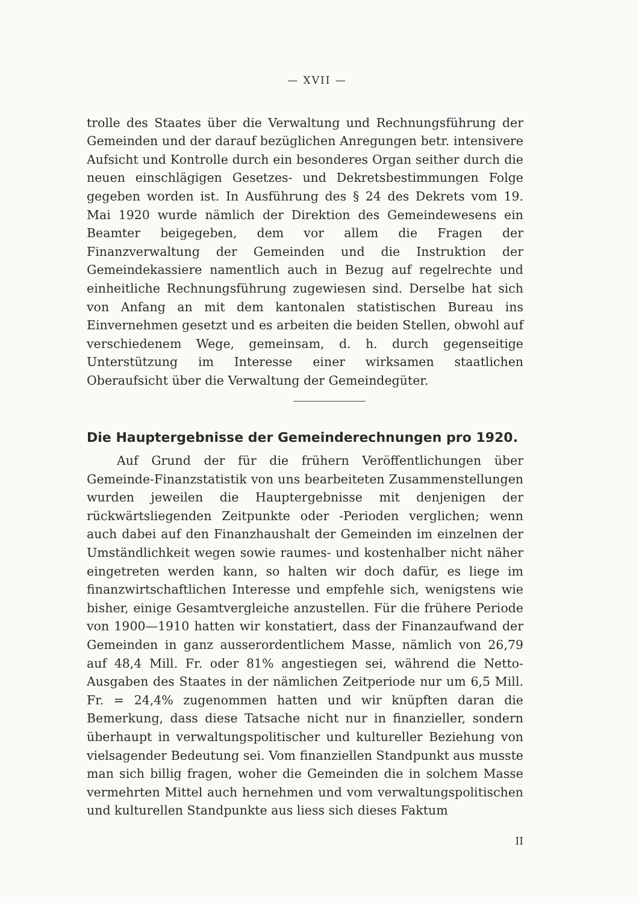— XVII —
trolle des Staates über die Verwaltung und Rechnungsführung der Gemeinden und der darauf bezüglichen Anregungen betr. intensivere Aufsicht und Kontrolle durch ein besonderes Organ seither durch die neuen einschlägigen Gesetzes- und Dekretsbestimmungen Folge gegeben worden ist. In Ausführung des § 24 des Dekrets vom 19. Mai 1920 wurde nämlich der Direktion des Gemeindewesens ein Beamter beigegeben, dem vor allem die Fragen der Finanzverwaltung der Gemeinden und die Instruktion der Gemeindekassiere namentlich auch in Bezug auf regelrechte und einheitliche Rechnungsführung zugewiesen sind. Derselbe hat sich von Anfang an mit dem kantonalen statistischen Bureau ins Einvernehmen gesetzt und es arbeiten die beiden Stellen, obwohl auf verschiedenem Wege, gemeinsam, d. h. durch gegenseitige Unterstützung im Interesse einer wirksamen staatlichen Oberaufsicht über die Verwaltung der Gemeindegüter.
Die Hauptergebnisse der Gemeinderechnungen pro 1920.
Auf Grund der für die frühern Veröffentlichungen über Gemeinde-Finanzstatistik von uns bearbeiteten Zusammenstellungen wurden jeweilen die Hauptergebnisse mit denjenigen der rückwärtsliegenden Zeitpunkte oder -Perioden verglichen; wenn auch dabei auf den Finanzhaushalt der Gemeinden im einzelnen der Umständlichkeit wegen sowie raumes- und kostenhalber nicht näher eingetreten werden kann, so halten wir doch dafür, es liege im finanzwirtschaftlichen Interesse und empfehle sich, wenigstens wie bisher, einige Gesamtvergleiche anzustellen. Für die frühere Periode von 1900—1910 hatten wir konstatiert, dass der Finanzaufwand der Gemeinden in ganz ausserordentlichem Masse, nämlich von 26,79 auf 48,4 Mill. Fr. oder 81% angestiegen sei, während die Netto-Ausgaben des Staates in der nämlichen Zeitperiode nur um 6,5 Mill. Fr. = 24,4% zugenommen hatten und wir knüpften daran die Bemerkung, dass diese Tatsache nicht nur in finanzieller, sondern überhaupt in verwaltungspolitischer und kultureller Beziehung von vielsagender Bedeutung sei. Vom finanziellen Standpunkt aus musste man sich billig fragen, woher die Gemeinden die in solchem Masse vermehrten Mittel auch hernehmen und vom verwaltungspolitischen und kulturellen Standpunkte aus liess sich dieses Faktum
II